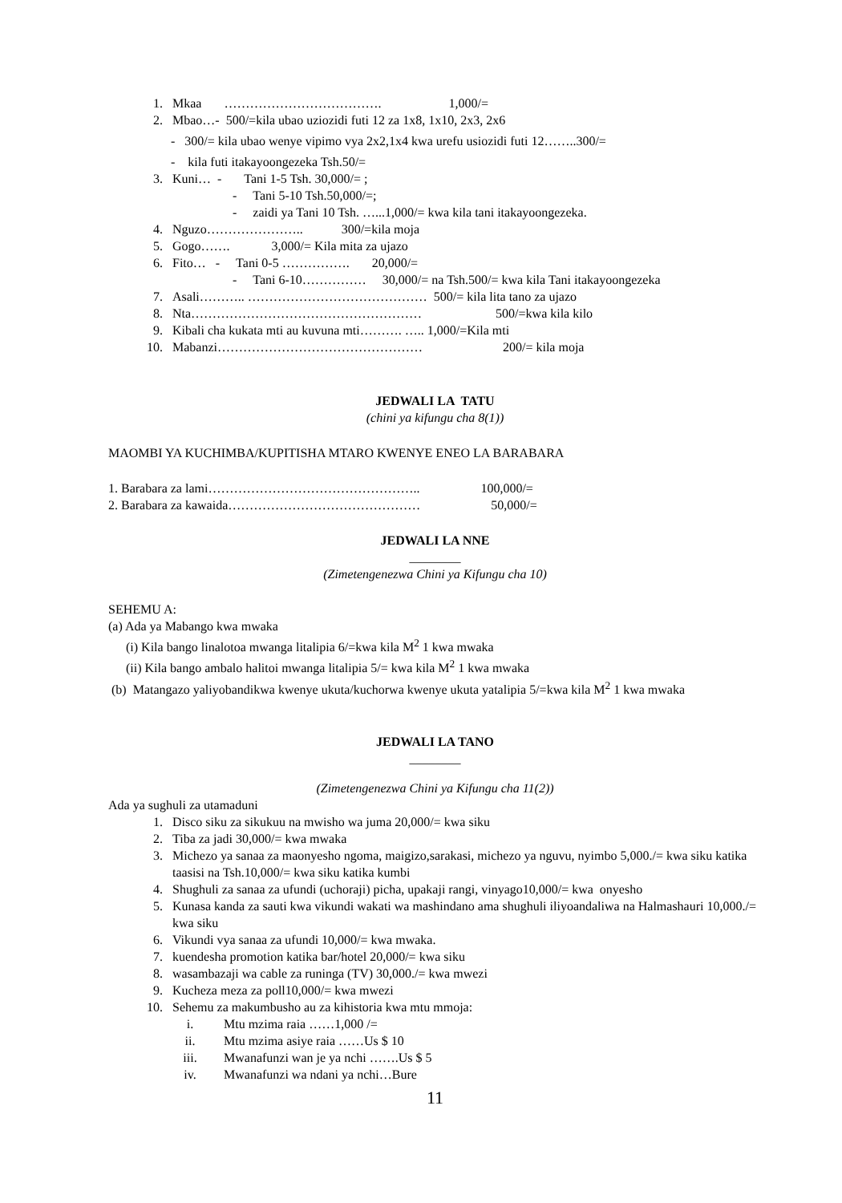1. Mkaa ………………………………. 1,000/=
2. Mbao…- 500/=kila ubao uziozidi futi 12 za 1x8, 1x10, 2x3, 2x6
- 300/= kila ubao wenye vipimo vya 2x2,1x4 kwa urefu usiozidi futi 12……..300/=
- kila futi itakayoongezeka Tsh.50/=
3. Kuni… - Tani 1-5 Tsh. 30,000/= ;
- Tani 5-10 Tsh.50,000/=;
- zaidi ya Tani 10 Tsh. …...1,000/= kwa kila tani itakayoongezeka.
4. Nguzo………………….. 300/=kila moja
5. Gogo……. 3,000/= Kila mita za ujazo
6. Fito… - Tani 0-5 ……………. 20,000/=
- Tani 6-10…………… 30,000/= na Tsh.500/= kwa kila Tani itakayoongezeka
7. Asali……….. …………………………………… 500/= kila lita tano za ujazo
8. Nta……………………………………………… 500/=kwa kila kilo
9. Kibali cha kukata mti au kuvuna mti………. ….. 1,000/=Kila mti
10. Mabanzi………………………………………… 200/= kila moja
JEDWALI LA TATU
(chini ya kifungu cha 8(1))
MAOMBI YA KUCHIMBA/KUPITISHA MTARO KWENYE ENEO LA BARABARA
1. Barabara za lami………………………………………….. 100,000/=
2. Barabara za kawaida……………………………………… 50,000/=
JEDWALI LA NNE
________
(Zimetengenezwa Chini ya Kifungu cha 10)
SEHEMU A:
(a) Ada ya Mabango kwa mwaka
(i) Kila bango linalotoa mwanga litalipia 6/=kwa kila M<sup>2</sup> 1 kwa mwaka
(ii) Kila bango ambalo halitoi mwanga litalipia 5/= kwa kila M<sup>2</sup> 1 kwa mwaka
(b) Matangazo yaliyobandikwa kwenye ukuta/kuchorwa kwenye ukuta yatalipia 5/=kwa kila M<sup>2</sup> 1 kwa mwaka
JEDWALI LA TANO
________
(Zimetengenezwa Chini ya Kifungu cha 11(2))
Ada ya sughuli za utamaduni
1. Disco siku za sikukuu na mwisho wa juma 20,000/= kwa siku
2. Tiba za jadi 30,000/= kwa mwaka
3. Michezo ya sanaa za maonyesho ngoma, maigizo,sarakasi, michezo ya nguvu, nyimbo 5,000./= kwa siku katika taasisi na Tsh.10,000/= kwa siku katika kumbi
4. Shughuli za sanaa za ufundi (uchoraji) picha, upakaji rangi, vinyago10,000/= kwa onyesho
5. Kunasa kanda za sauti kwa vikundi wakati wa mashindano ama shughuli iliyoandaliwa na Halmashauri 10,000./= kwa siku
6. Vikundi vya sanaa za ufundi 10,000/= kwa mwaka.
7. kuendesha promotion katika bar/hotel 20,000/= kwa siku
8. wasambazaji wa cable za runinga (TV) 30,000./= kwa mwezi
9. Kucheza meza za poll10,000/= kwa mwezi
10. Sehemu za makumbusho au za kihistoria kwa mtu mmoja:
i. Mtu mzima raia ……1,000 /=
ii. Mtu mzima asiye raia ……Us $ 10
iii. Mwanafunzi wan je ya nchi …….Us $ 5
iv. Mwanafunzi wa ndani ya nchi…Bure
11